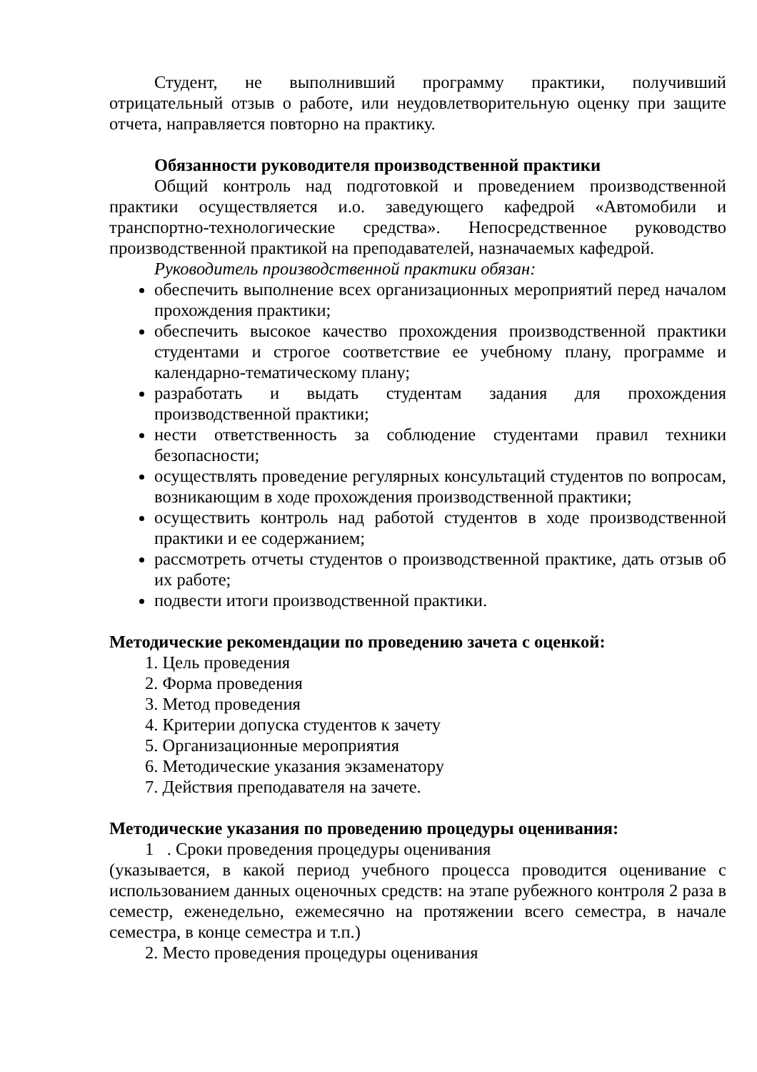Студент, не выполнивший программу практики, получивший отрицательный отзыв о работе, или неудовлетворительную оценку при защите отчета, направляется повторно на практику.
Обязанности руководителя производственной практики
Общий контроль над подготовкой и проведением производственной практики осуществляется и.о. заведующего кафедрой «Автомобили и транспортно-технологические средства». Непосредственное руководство производственной практикой на преподавателей, назначаемых кафедрой.
Руководитель производственной практики обязан:
обеспечить выполнение всех организационных мероприятий перед началом прохождения практики;
обеспечить высокое качество прохождения производственной практики студентами и строгое соответствие ее учебному плану, программе и календарно-тематическому плану;
разработать и выдать студентам задания для прохождения производственной практики;
нести ответственность за соблюдение студентами правил техники безопасности;
осуществлять проведение регулярных консультаций студентов по вопросам, возникающим в ходе прохождения производственной практики;
осуществить контроль над работой студентов в ходе производственной практики и ее содержанием;
рассмотреть отчеты студентов о производственной практике, дать отзыв об их работе;
подвести итоги производственной практики.
Методические рекомендации по проведению зачета с оценкой:
1. Цель проведения
2. Форма проведения
3. Метод проведения
4. Критерии допуска студентов к зачету
5. Организационные мероприятия
6. Методические указания экзаменатору
7. Действия преподавателя на зачете.
Методические указания по проведению процедуры оценивания:
1 . Сроки проведения процедуры оценивания
(указывается, в какой период учебного процесса проводится оценивание с использованием данных оценочных средств: на этапе рубежного контроля 2 раза в семестр, еженедельно, ежемесячно на протяжении всего семестра, в начале семестра, в конце семестра и т.п.)
2. Место проведения процедуры оценивания